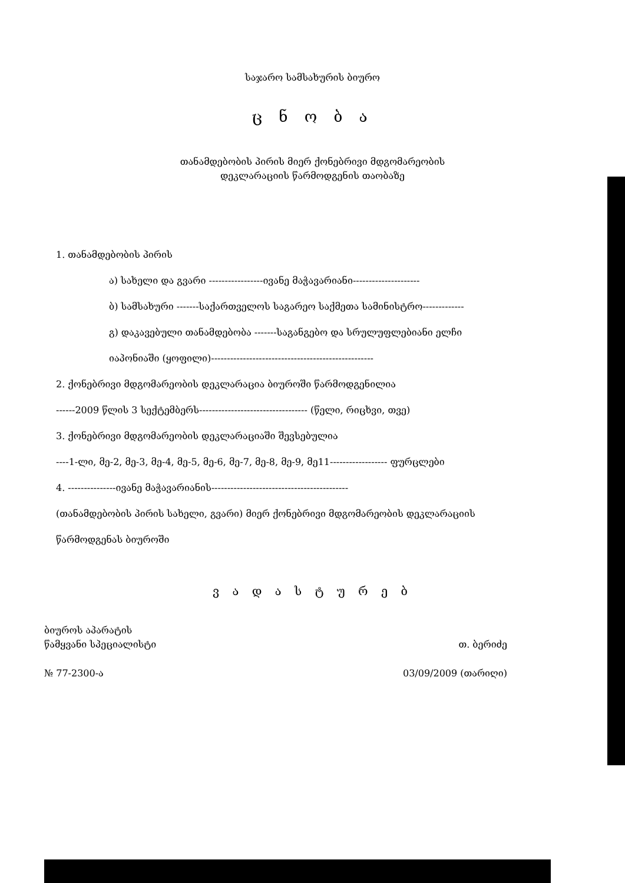საჯარო სამსახურის ბიურო
ც ნ ო ბ ა
თანამდებობის პირის მიერ ქონებრივი მდგომარეობის
დეკლარაციის წარმოდგენის თაობაზე
1. თანამდებობის პირის
ა) სახელი და გვარი -----------------ივანე მაჭავარიანი---------------------
ბ) სამსახური -------საქართველოს საგარეო საქმეთა სამინისტრო-------------
გ) დაკავებული თანამდებობა -------საგანგებო და სრულუფლებიანი ელჩი
იაპონიაში (ყოფილი)---------------------------------------------------
2. ქონებრივი მდგომარეობის დეკლარაცია ბიუროში წარმოდგენილია
------2009 წლის 3 სექტემბერს---------------------------------- (წელი, რიცხვი, თვე)
3. ქონებრივი მდგომარეობის დეკლარაციაში შევსებულია
----1-ლი, მე-2, მე-3, მე-4, მე-5, მე-6, მე-7, მე-8, მე-9, მე11------------------ ფურცლები
4. ---------------ივანე მაჭავარიანის-------------------------------------------
(თანამდებობის პირის სახელი, გვარი) მიერ ქონებრივი მდგომარეობის დეკლარაციის
წარმოდგენას ბიუროში
ვ ა დ ა ს ტ უ რ ე ბ
ბიუროს აპარატის
წამყვანი სპეციალისტი
№ 77-2300-ა
თ. ბერიძე
03/09/2009 (თარიღი)